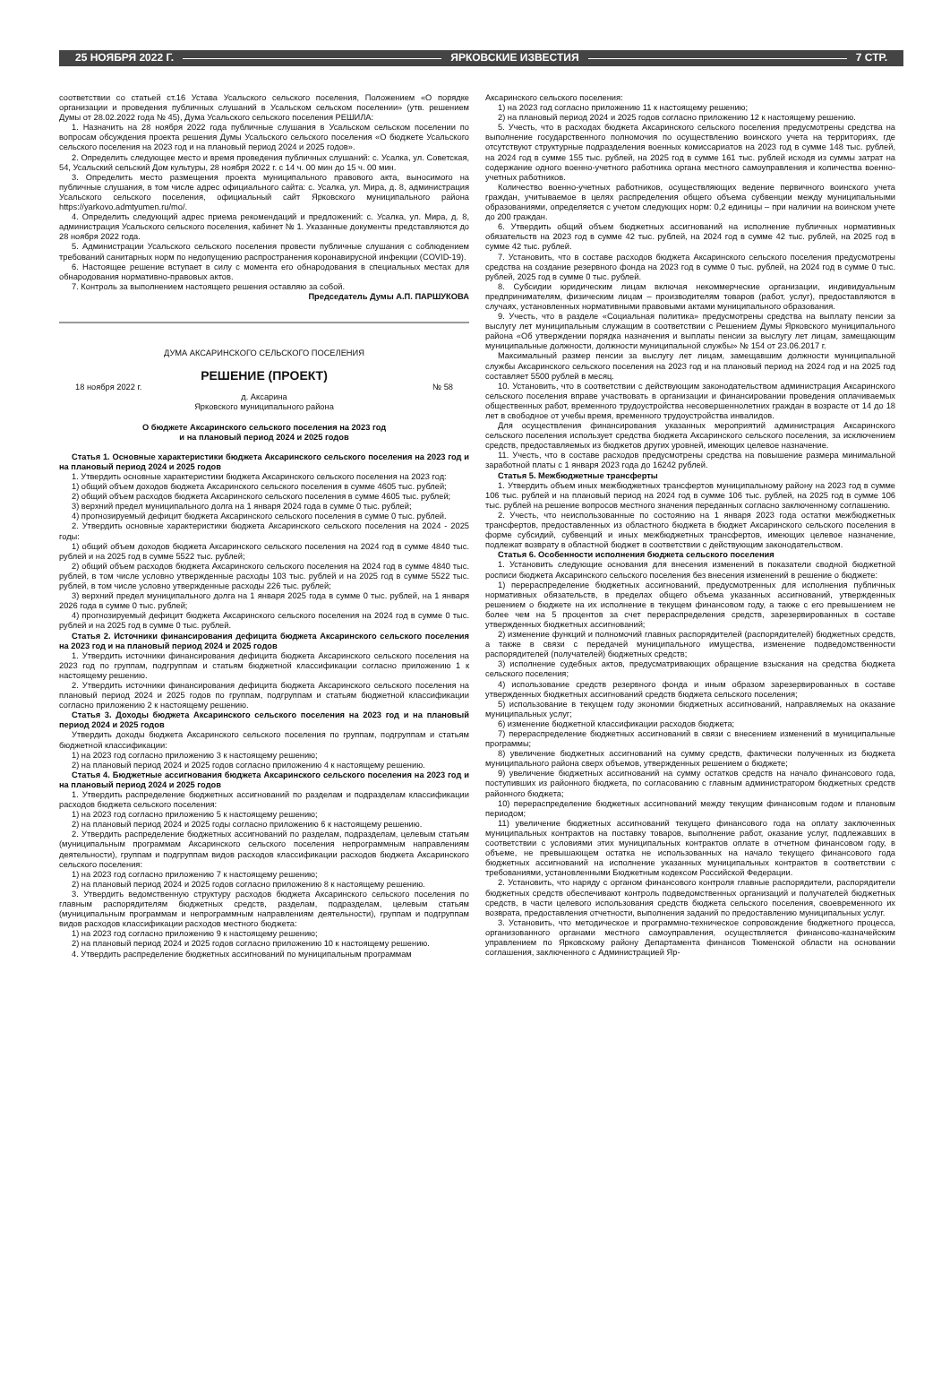25 НОЯБРЯ 2022 Г. ЯРКОВСКИЕ ИЗВЕСТИЯ 7 СТР.
соответствии со статьей ст.16 Устава Усальского сельского поселения, Положением «О порядке организации и проведения публичных слушаний в Усальском сельском поселении» (утв. решением Думы от 28.02.2022 года № 45), Дума Усальского сельского поселения РЕШИЛА:
1. Назначить на 28 ноября 2022 года публичные слушания в Усальском сельском поселении по вопросам обсуждения проекта решения Думы Усальского сельского поселения «О бюджете Усальского сельского поселения на 2023 год и на плановый период 2024 и 2025 годов».
2. Определить следующее место и время проведения публичных слушаний: с. Усалка, ул. Советская, 54, Усальский сельский Дом культуры, 28 ноября 2022 г. с 14 ч. 00 мин до 15 ч. 00 мин.
3. Определить место размещения проекта муниципального правового акта, выносимого на публичные слушания, в том числе адрес официального сайта: с. Усалка, ул. Мира, д. 8, администрация Усальского сельского поселения, официальный сайт Ярковского муниципального района https://yarkovo.admtyumen.ru/mo/.
4. Определить следующий адрес приема рекомендаций и предложений: с. Усалка, ул. Мира, д. 8, администрация Усальского сельского поселения, кабинет № 1. Указанные документы представляются до 28 ноября 2022 года.
5. Администрации Усальского сельского поселения провести публичные слушания с соблюдением требований санитарных норм по недопущению распространения коронавирусной инфекции (COVID-19).
6. Настоящее решение вступает в силу с момента его обнародования в специальных местах для обнародования нормативно-правовых актов.
7. Контроль за выполнением настоящего решения оставляю за собой.
Председатель Думы А.П. ПАРШУКОВА
ДУМА АКСАРИНСКОГО СЕЛЬСКОГО ПОСЕЛЕНИЯ
РЕШЕНИЕ (ПРОЕКТ)
18 ноября 2022 г. № 58
д. Аксарина
Ярковского муниципального района
О бюджете Аксаринского сельского поселения на 2023 год
и на плановый период 2024 и 2025 годов
Статья 1. Основные характеристики бюджета Аксаринского сельского поселения на 2023 год и на плановый период 2024 и 2025 годов
1. Утвердить основные характеристики бюджета Аксаринского сельского поселения на 2023 год:
1) общий объем доходов бюджета Аксаринского сельского поселения в сумме 4605 тыс. рублей;
2) общий объем расходов бюджета Аксаринского сельского поселения в сумме 4605 тыс. рублей;
3) верхний предел муниципального долга на 1 января 2024 года в сумме 0 тыс. рублей;
4) прогнозируемый дефицит бюджета Аксаринского сельского поселения в сумме 0 тыс. рублей.
2. Утвердить основные характеристики бюджета Аксаринского сельского поселения на 2024 - 2025 годы:
1) общий объем доходов бюджета Аксаринского сельского поселения на 2024 год в сумме 4840 тыс. рублей и на 2025 год в сумме 5522 тыс. рублей;
2) общий объем расходов бюджета Аксаринского сельского поселения на 2024 год в сумме 4840 тыс. рублей, в том числе условно утвержденные расходы 103 тыс. рублей и на 2025 год в сумме 5522 тыс. рублей, в том числе условно утвержденные расходы 226 тыс. рублей;
3) верхний предел муниципального долга на 1 января 2025 года в сумме 0 тыс. рублей, на 1 января 2026 года в сумме 0 тыс. рублей;
4) прогнозируемый дефицит бюджета Аксаринского сельского поселения на 2024 год в сумме 0 тыс. рублей и на 2025 год в сумме 0 тыс. рублей.
Статья 2. Источники финансирования дефицита бюджета Аксаринского сельского поселения на 2023 год и на плановый период 2024 и 2025 годов
1. Утвердить источники финансирования дефицита бюджета Аксаринского сельского поселения на 2023 год по группам, подгруппам и статьям бюджетной классификации согласно приложению 1 к настоящему решению.
2. Утвердить источники финансирования дефицита бюджета Аксаринского сельского поселения на плановый период 2024 и 2025 годов по группам, подгруппам и статьям бюджетной классификации согласно приложению 2 к настоящему решению.
Статья 3. Доходы бюджета Аксаринского сельского поселения на 2023 год и на плановый период 2024 и 2025 годов
Утвердить доходы бюджета Аксаринского сельского поселения по группам, подгруппам и статьям бюджетной классификации:
1) на 2023 год согласно приложению 3 к настоящему решению;
2) на плановый период 2024 и 2025 годов согласно приложению 4 к настоящему решению.
Статья 4. Бюджетные ассигнования бюджета Аксаринского сельского поселения на 2023 год и на плановый период 2024 и 2025 годов
1. Утвердить распределение бюджетных ассигнований по разделам и подразделам классификации расходов бюджета сельского поселения:
1) на 2023 год согласно приложению 5 к настоящему решению;
2) на плановый период 2024 и 2025 годы согласно приложению 6 к настоящему решению.
2. Утвердить распределение бюджетных ассигнований по разделам, подразделам, целевым статьям (муниципальным программам Аксаринского сельского поселения непрограммным направлениям деятельности), группам и подгруппам видов расходов классификации расходов бюджета Аксаринского сельского поселения:
1) на 2023 год согласно приложению 7 к настоящему решению;
2) на плановый период 2024 и 2025 годов согласно приложению 8 к настоящему решению.
3. Утвердить ведомственную структуру расходов бюджета Аксаринского сельского поселения по главным распорядителям бюджетных средств, разделам, подразделам, целевым статьям (муниципальным программам и непрограммным направлениям деятельности), группам и подгруппам видов расходов классификации расходов местного бюджета:
1) на 2023 год согласно приложению 9 к настоящему решению;
2) на плановый период 2024 и 2025 годов согласно приложению 10 к настоящему решению.
4. Утвердить распределение бюджетных ассигнований по муниципальным программам
Аксаринского сельского поселения:
1) на 2023 год согласно приложению 11 к настоящему решению;
2) на плановый период 2024 и 2025 годов согласно приложению 12 к настоящему решению.
5. Учесть, что в расходах бюджета Аксаринского сельского поселения предусмотрены средства на выполнение государственного полномочия по осуществлению воинского учета на территориях, где отсутствуют структурные подразделения военных комиссариатов на 2023 год в сумме 148 тыс. рублей, на 2024 год в сумме 155 тыс. рублей, на 2025 год в сумме 161 тыс. рублей исходя из суммы затрат на содержание одного военно-учетного работника органа местного самоуправления и количества военно-учетных работников.
Количество военно-учетных работников, осуществляющих ведение первичного воинского учета граждан, учитываемое в целях распределения общего объема субвенции между муниципальными образованиями, определяется с учетом следующих норм: 0,2 единицы – при наличии на воинском учете до 200 граждан.
6. Утвердить общий объем бюджетных ассигнований на исполнение публичных нормативных обязательств на 2023 год в сумме 42 тыс. рублей, на 2024 год в сумме 42 тыс. рублей, на 2025 год в сумме 42 тыс. рублей.
7. Установить, что в составе расходов бюджета Аксаринского сельского поселения предусмотрены средства на создание резервного фонда на 2023 год в сумме 0 тыс. рублей, на 2024 год в сумме 0 тыс. рублей, 2025 год в сумме 0 тыс. рублей.
8. Субсидии юридическим лицам включая некоммерческие организации, индивидуальным предпринимателям, физическим лицам – производителям товаров (работ, услуг), предоставляются в случаях, установленных нормативными правовыми актами муниципального образования.
9. Учесть, что в разделе «Социальная политика» предусмотрены средства на выплату пенсии за выслугу лет муниципальным служащим в соответствии с Решением Думы Ярковского муниципального района «Об утверждении порядка назначения и выплаты пенсии за выслугу лет лицам, замещающим муниципальные должности, должности муниципальной службы» № 154 от 23.06.2017 г.
Максимальный размер пенсии за выслугу лет лицам, замещавшим должности муниципальной службы Аксаринского сельского поселения на 2023 год и на плановый период на 2024 год и на 2025 год составляет 5500 рублей в месяц.
10. Установить, что в соответствии с действующим законодательством администрация Аксаринского сельского поселения вправе участвовать в организации и финансировании проведения оплачиваемых общественных работ, временного трудоустройства несовершеннолетних граждан в возрасте от 14 до 18 лет в свободное от учебы время, временного трудоустройства инвалидов.
Для осуществления финансирования указанных мероприятий администрация Аксаринского сельского поселения использует средства бюджета Аксаринского сельского поселения, за исключением средств, предоставляемых из бюджетов других уровней, имеющих целевое назначение.
11. Учесть, что в составе расходов предусмотрены средства на повышение размера минимальной заработной платы с 1 января 2023 года до 16242 рублей.
Статья 5. Межбюджетные трансферты
1. Утвердить объем иных межбюджетных трансфертов муниципальному району на 2023 год в сумме 106 тыс. рублей и на плановый период на 2024 год в сумме 106 тыс. рублей, на 2025 год в сумме 106 тыс. рублей на решение вопросов местного значения переданных согласно заключенному соглашению.
2. Учесть, что неиспользованные по состоянию на 1 января 2023 года остатки межбюджетных трансфертов, предоставленных из областного бюджета в бюджет Аксаринского сельского поселения в форме субсидий, субвенций и иных межбюджетных трансфертов, имеющих целевое назначение, подлежат возврату в областной бюджет в соответствии с действующим законодательством.
Статья 6. Особенности исполнения бюджета сельского поселения
1. Установить следующие основания для внесения изменений в показатели сводной бюджетной росписи бюджета Аксаринского сельского поселения без внесения изменений в решение о бюджете:
1) перераспределение бюджетных ассигнований, предусмотренных для исполнения публичных нормативных обязательств, в пределах общего объема указанных ассигнований, утвержденных решением о бюджете на их исполнение в текущем финансовом году, а также с его превышением не более чем на 5 процентов за счет перераспределения средств, зарезервированных в составе утвержденных бюджетных ассигнований;
2) изменение функций и полномочий главных распорядителей (распорядителей) бюджетных средств, а также в связи с передачей муниципального имущества, изменение подведомственности распорядителей (получателей) бюджетных средств;
3) исполнение судебных актов, предусматривающих обращение взыскания на средства бюджета сельского поселения;
4) использование средств резервного фонда и иным образом зарезервированных в составе утвержденных бюджетных ассигнований средств бюджета сельского поселения;
5) использование в текущем году экономии бюджетных ассигнований, направляемых на оказание муниципальных услуг;
6) изменение бюджетной классификации расходов бюджета;
7) перераспределение бюджетных ассигнований в связи с внесением изменений в муниципальные программы;
8) увеличение бюджетных ассигнований на сумму средств, фактически полученных из бюджета муниципального района сверх объемов, утвержденных решением о бюджете;
9) увеличение бюджетных ассигнований на сумму остатков средств на начало финансового года, поступивших из районного бюджета, по согласованию с главным администратором бюджетных средств районного бюджета;
10) перераспределение бюджетных ассигнований между текущим финансовым годом и плановым периодом;
11) увеличение бюджетных ассигнований текущего финансового года на оплату заключенных муниципальных контрактов на поставку товаров, выполнение работ, оказание услуг, подлежавших в соответствии с условиями этих муниципальных контрактов оплате в отчетном финансовом году, в объеме, не превышающем остатка не использованных на начало текущего финансового года бюджетных ассигнований на исполнение указанных муниципальных контрактов в соответствии с требованиями, установленными Бюджетным кодексом Российской Федерации.
2. Установить, что наряду с органом финансового контроля главные распорядители, распорядители бюджетных средств обеспечивают контроль подведомственных организаций и получателей бюджетных средств, в части целевого использования средств бюджета сельского поселения, своевременного их возврата, предоставления отчетности, выполнения заданий по предоставлению муниципальных услуг.
3. Установить, что методическое и программно-техническое сопровождение бюджетного процесса, организованного органами местного самоуправления, осуществляется финансово-казначейским управлением по Ярковскому району Департамента финансов Тюменской области на основании соглашения, заключенного с Администрацией Яр-